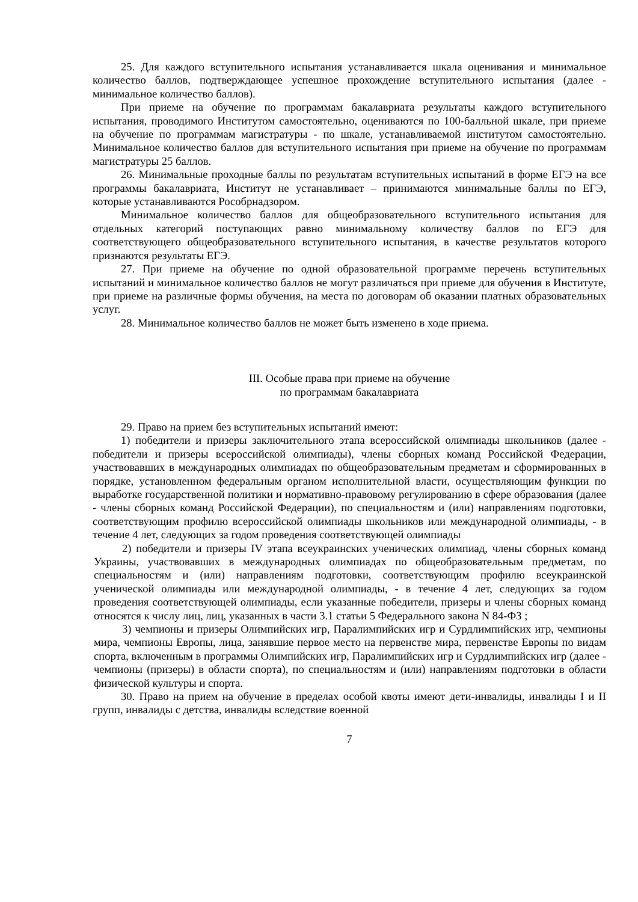25. Для каждого вступительного испытания устанавливается шкала оценивания и минимальное количество баллов, подтверждающее успешное прохождение вступительного испытания (далее - минимальное количество баллов).
При приеме на обучение по программам бакалавриата результаты каждого вступительного испытания, проводимого Институтом самостоятельно, оцениваются по 100-балльной шкале, при приеме на обучение по программам магистратуры - по шкале, устанавливаемой институтом самостоятельно. Минимальное количество баллов для вступительного испытания при приеме на обучение по программам магистратуры 25 баллов.
26. Минимальные проходные баллы по результатам вступительных испытаний в форме ЕГЭ на все программы бакалавриата, Институт не устанавливает – принимаются минимальные баллы по ЕГЭ, которые устанавливаются Рособрнадзором.
Минимальное количество баллов для общеобразовательного вступительного испытания для отдельных категорий поступающих равно минимальному количеству баллов по ЕГЭ для соответствующего общеобразовательного вступительного испытания, в качестве результатов которого признаются результаты ЕГЭ.
27. При приеме на обучение по одной образовательной программе перечень вступительных испытаний и минимальное количество баллов не могут различаться при приеме для обучения в Институте, при приеме на различные формы обучения, на места по договорам об оказании платных образовательных услуг.
28. Минимальное количество баллов не может быть изменено в ходе приема.
III. Особые права при приеме на обучение
по программам бакалавриата
29. Право на прием без вступительных испытаний имеют:
1) победители и призеры заключительного этапа всероссийской олимпиады школьников (далее - победители и призеры всероссийской олимпиады), члены сборных команд Российской Федерации, участвовавших в международных олимпиадах по общеобразовательным предметам и сформированных в порядке, установленном федеральным органом исполнительной власти, осуществляющим функции по выработке государственной политики и нормативно-правовому регулированию в сфере образования (далее - члены сборных команд Российской Федерации), по специальностям и (или) направлениям подготовки, соответствующим профилю всероссийской олимпиады школьников или международной олимпиады, - в течение 4 лет, следующих за годом проведения соответствующей олимпиады
2) победители и призеры IV этапа всеукраинских ученических олимпиад, члены сборных команд Украины, участвовавших в международных олимпиадах по общеобразовательным предметам, по специальностям и (или) направлениям подготовки, соответствующим профилю всеукраинской ученической олимпиады или международной олимпиады, - в течение 4 лет, следующих за годом проведения соответствующей олимпиады, если указанные победители, призеры и члены сборных команд относятся к числу лиц, лиц, указанных в части 3.1 статьи 5 Федерального закона N 84-ФЗ ;
3) чемпионы и призеры Олимпийских игр, Паралимпийских игр и Сурдлимпийских игр, чемпионы мира, чемпионы Европы, лица, занявшие первое место на первенстве мира, первенстве Европы по видам спорта, включенным в программы Олимпийских игр, Паралимпийских игр и Сурдлимпийских игр (далее - чемпионы (призеры) в области спорта), по специальностям и (или) направлениям подготовки в области физической культуры и спорта.
30. Право на прием на обучение в пределах особой квоты имеют дети-инвалиды, инвалиды I и II групп, инвалиды с детства, инвалиды вследствие военной
7